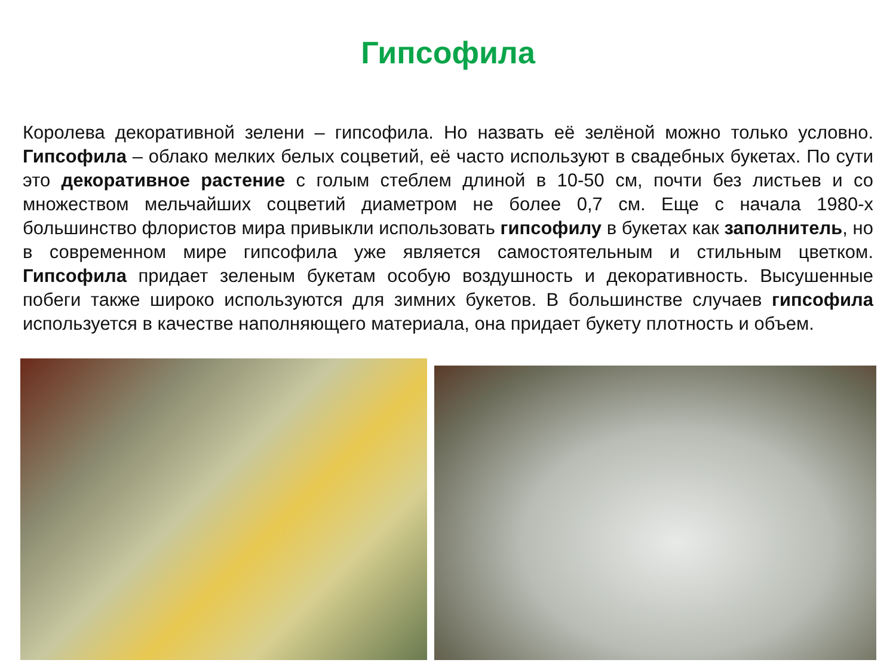Гипсофила
Королева декоративной зелени – гипсофила. Но назвать её зелёной можно только условно. Гипсофила – облако мелких белых соцветий, её часто используют в свадебных букетах. По сути это декоративное растение с голым стеблем длиной в 10-50 см, почти без листьев и со множеством мельчайших соцветий диаметром не более 0,7 см. Еще с начала 1980-х большинство флористов мира привыкли использовать гипсофилу в букетах как заполнитель, но в современном мире гипсофила уже является самостоятельным и стильным цветком. Гипсофила придает зеленым букетам особую воздушность и декоративность. Высушенные побеги также широко используются для зимних букетов. В большинстве случаев гипсофила используется в качестве наполняющего материала, она придает букету плотность и объем.